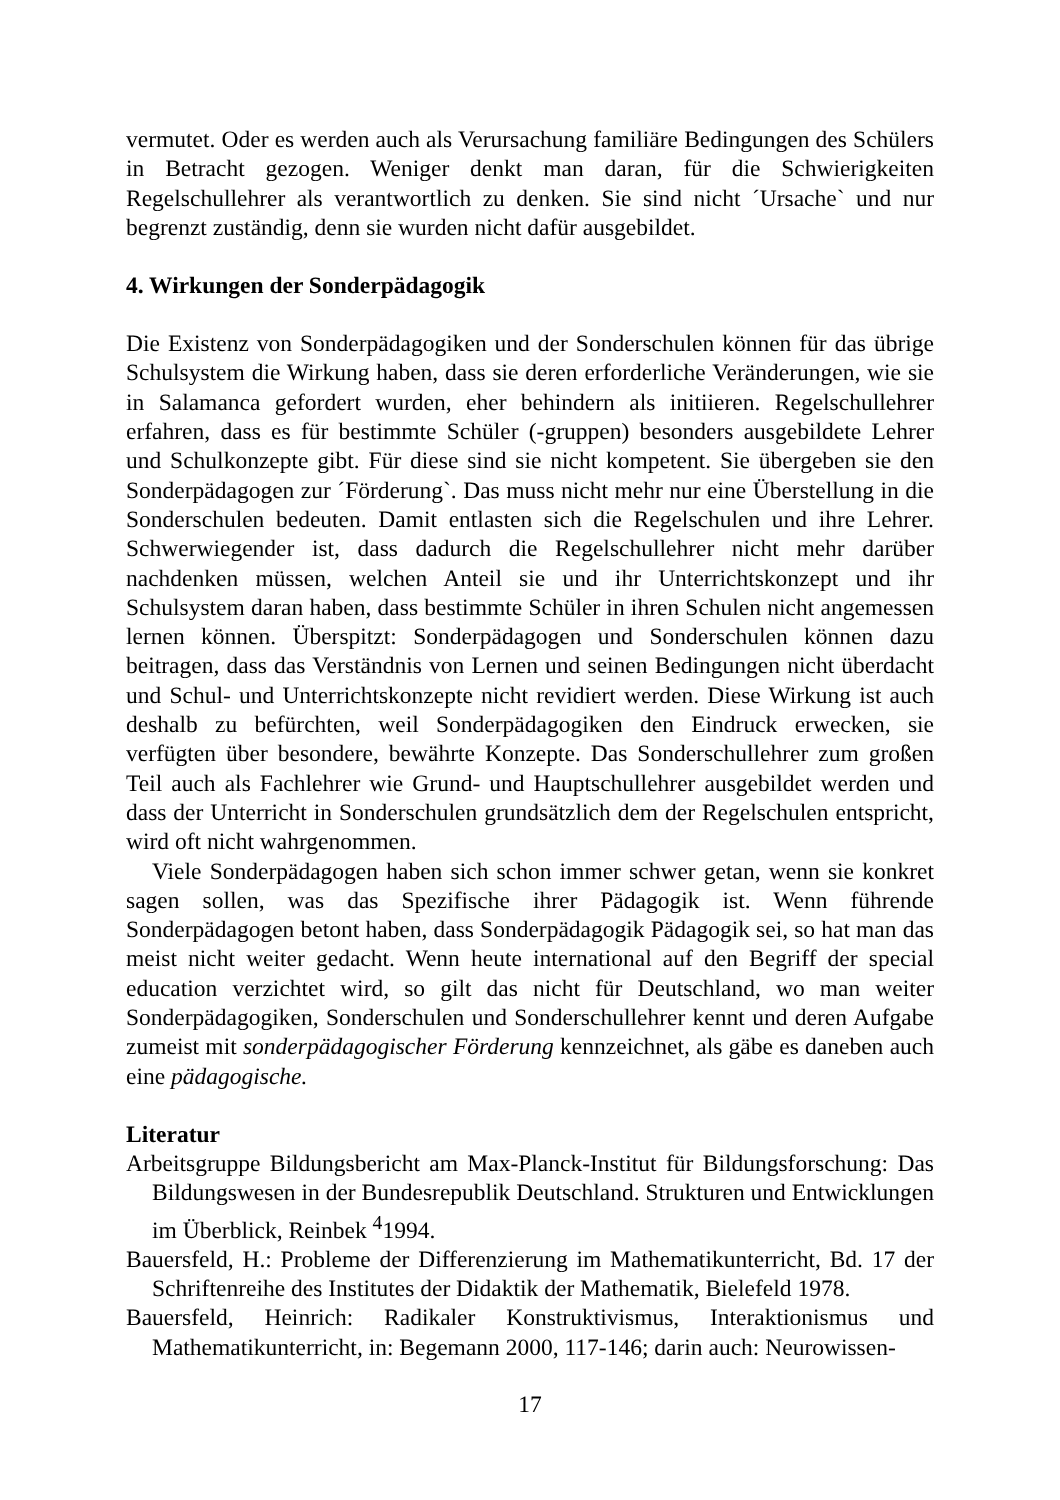vermutet. Oder es werden auch als Verursachung familiäre Bedingungen des Schülers in Betracht gezogen. Weniger denkt man daran, für die Schwierigkeiten Regelschullehrer als verantwortlich zu denken. Sie sind nicht ´Ursache` und nur begrenzt zuständig, denn sie wurden nicht dafür ausgebildet.
4. Wirkungen der Sonderpädagogik
Die Existenz von Sonderpädagogiken und der Sonderschulen können für das übrige Schulsystem die Wirkung haben, dass sie deren erforderliche Veränderungen, wie sie in Salamanca gefordert wurden, eher behindern als initiieren. Regelschullehrer erfahren, dass es für bestimmte Schüler (-gruppen) besonders ausgebildete Lehrer und Schulkonzepte gibt. Für diese sind sie nicht kompetent. Sie übergeben sie den Sonderpädagogen zur ´Förderung`. Das muss nicht mehr nur eine Überstellung in die Sonderschulen bedeuten. Damit entlasten sich die Regelschulen und ihre Lehrer. Schwerwiegender ist, dass dadurch die Regelschullehrer nicht mehr darüber nachdenken müssen, welchen Anteil sie und ihr Unterrichtskonzept und ihr Schulsystem daran haben, dass bestimmte Schüler in ihren Schulen nicht angemessen lernen können. Überspitzt: Sonderpädagogen und Sonderschulen können dazu beitragen, dass das Verständnis von Lernen und seinen Bedingungen nicht überdacht und Schul- und Unterrichtskonzepte nicht revidiert werden. Diese Wirkung ist auch deshalb zu befürchten, weil Sonderpädagogiken den Eindruck erwecken, sie verfügten über besondere, bewährte Konzepte. Das Sonderschullehrer zum großen Teil auch als Fachlehrer wie Grund- und Hauptschullehrer ausgebildet werden und dass der Unterricht in Sonderschulen grundsätzlich dem der Regelschulen entspricht, wird oft nicht wahrgenommen.
Viele Sonderpädagogen haben sich schon immer schwer getan, wenn sie konkret sagen sollen, was das Spezifische ihrer Pädagogik ist. Wenn führende Sonderpädagogen betont haben, dass Sonderpädagogik Pädagogik sei, so hat man das meist nicht weiter gedacht. Wenn heute international auf den Begriff der special education verzichtet wird, so gilt das nicht für Deutschland, wo man weiter Sonderpädagogiken, Sonderschulen und Sonderschullehrer kennt und deren Aufgabe zumeist mit sonderpädagogischer Förderung kennzeichnet, als gäbe es daneben auch eine pädagogische.
Literatur
Arbeitsgruppe Bildungsbericht am Max-Planck-Institut für Bildungsforschung: Das Bildungswesen in der Bundesrepublik Deutschland. Strukturen und Entwicklungen im Überblick, Reinbek <sup>4</sup>1994.
Bauersfeld, H.: Probleme der Differenzierung im Mathematikunterricht, Bd. 17 der Schriftenreihe des Institutes der Didaktik der Mathematik, Bielefeld 1978.
Bauersfeld, Heinrich: Radikaler Konstruktivismus, Interaktionismus und Mathematikunterricht, in: Begemann 2000, 117-146; darin auch: Neurowissen-
17